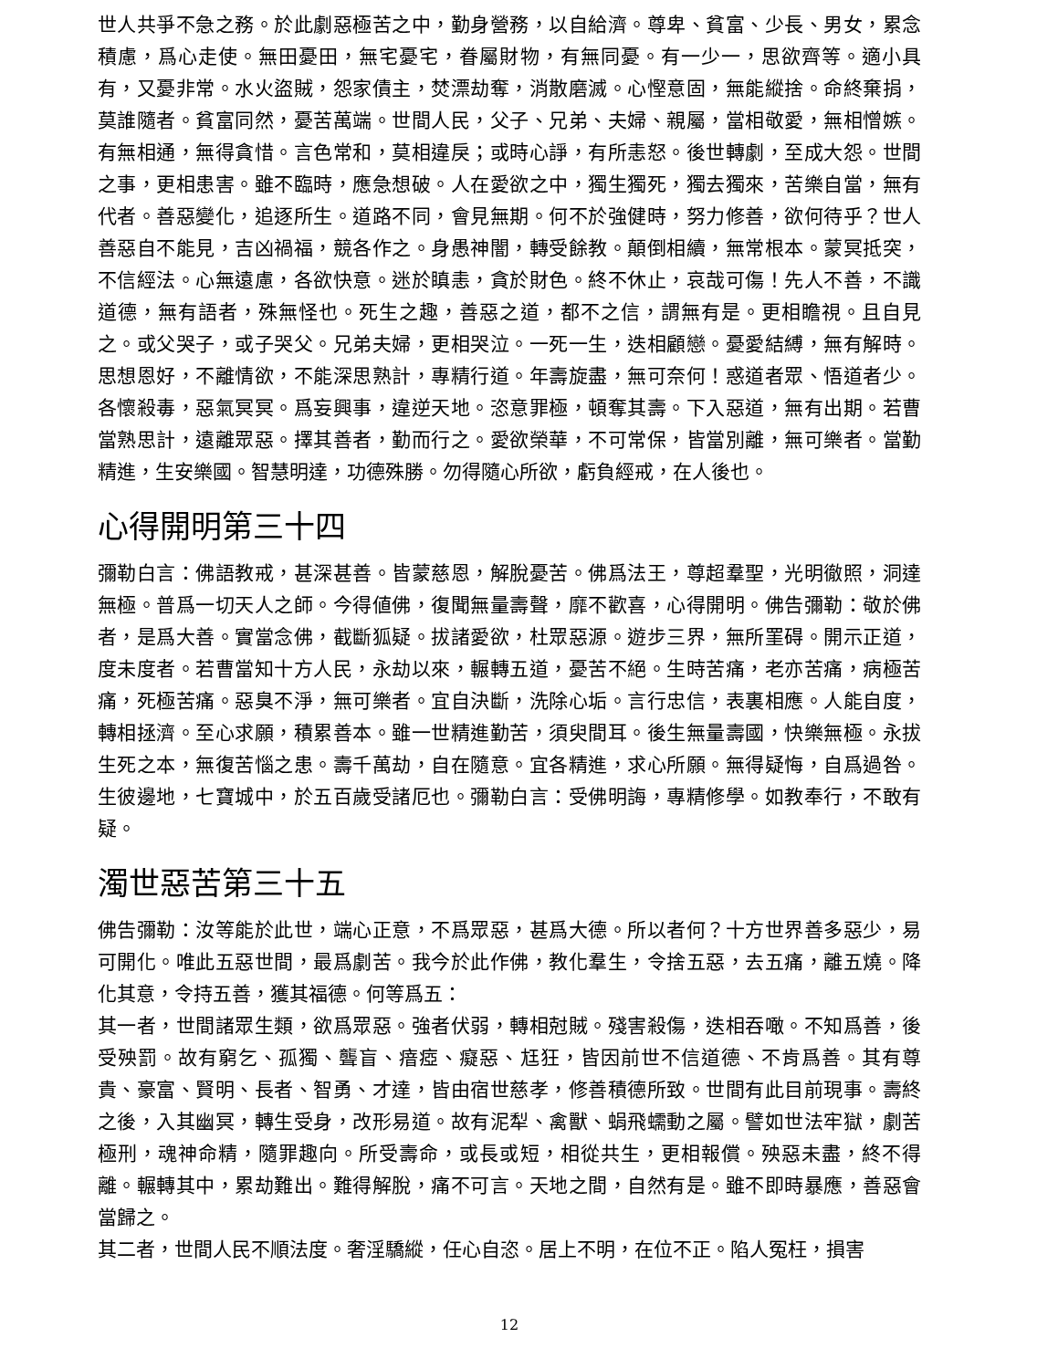世人共爭不急之務。於此劇惡極苦之中，勤身營務，以自給濟。尊卑、貧富、少長、男女，累念積慮，爲心走使。無田憂田，無宅憂宅，眷屬財物，有無同憂。有一少一，思欲齊等。適小具有，又憂非常。水火盜賊，怨家債主，焚漂劫奪，消散磨滅。心慳意固，無能縱捨。命終棄捐，莫誰隨者。貧富同然，憂苦萬端。世間人民，父子、兄弟、夫婦、親屬，當相敬愛，無相憎嫉。有無相通，無得貪惜。言色常和，莫相違戾；或時心諍，有所恚怒。後世轉劇，至成大怨。世間之事，更相患害。雖不臨時，應急想破。人在愛欲之中，獨生獨死，獨去獨來，苦樂自當，無有代者。善惡變化，追逐所生。道路不同，會見無期。何不於強健時，努力修善，欲何待乎？世人善惡自不能見，吉凶禍福，競各作之。身愚神闇，轉受餘教。顛倒相續，無常根本。蒙冥抵突，不信經法。心無遠慮，各欲快意。迷於瞋恚，貪於財色。終不休止，哀哉可傷！先人不善，不識道德，無有語者，殊無怪也。死生之趣，善惡之道，都不之信，謂無有是。更相瞻視。且自見之。或父哭子，或子哭父。兄弟夫婦，更相哭泣。一死一生，迭相顧戀。憂愛結縛，無有解時。思想恩好，不離情欲，不能深思熟計，專精行道。年壽旋盡，無可奈何！惑道者眾、悟道者少。各懷殺毒，惡氣冥冥。爲妄興事，違逆天地。恣意罪極，頓奪其壽。下入惡道，無有出期。若曹當熟思計，遠離眾惡。擇其善者，勤而行之。愛欲榮華，不可常保，皆當別離，無可樂者。當勤精進，生安樂國。智慧明達，功德殊勝。勿得隨心所欲，虧負經戒，在人後也。
心得開明第三十四
彌勒白言：佛語教戒，甚深甚善。皆蒙慈恩，解脫憂苦。佛爲法王，尊超羣聖，光明徹照，洞達無極。普爲一切天人之師。今得値佛，復聞無量壽聲，靡不歡喜，心得開明。佛告彌勒：敬於佛者，是爲大善。實當念佛，截斷狐疑。拔諸愛欲，杜眾惡源。遊步三界，無所罣碍。開示正道，度未度者。若曹當知十方人民，永劫以來，輾轉五道，憂苦不絕。生時苦痛，老亦苦痛，病極苦痛，死極苦痛。惡臭不淨，無可樂者。宜自決斷，洗除心垢。言行忠信，表裏相應。人能自度，轉相拯濟。至心求願，積累善本。雖一世精進勤苦，須臾間耳。後生無量壽國，快樂無極。永拔生死之本，無復苦惱之患。壽千萬劫，自在隨意。宜各精進，求心所願。無得疑悔，自爲過咎。生彼邊地，七寶城中，於五百歲受諸厄也。彌勒白言：受佛明誨，專精修學。如教奉行，不敢有疑。
濁世惡苦第三十五
佛告彌勒：汝等能於此世，端心正意，不爲眾惡，甚爲大德。所以者何？十方世界善多惡少，易可開化。唯此五惡世間，最爲劇苦。我今於此作佛，教化羣生，令捨五惡，去五痛，離五燒。降化其意，令持五善，獲其福德。何等爲五：
其一者，世間諸眾生類，欲爲眾惡。強者伏弱，轉相尅賊。殘害殺傷，迭相吞噉。不知爲善，後受殃罰。故有窮乞、孤獨、聾盲、瘖瘂、癡惡、尪狂，皆因前世不信道德、不肯爲善。其有尊貴、豪富、賢明、長者、智勇、才達，皆由宿世慈孝，修善積德所致。世間有此目前現事。壽終之後，入其幽冥，轉生受身，改形易道。故有泥犁、禽獸、蜎飛蠕動之屬。譬如世法牢獄，劇苦極刑，魂神命精，隨罪趣向。所受壽命，或長或短，相從共生，更相報償。殃惡未盡，終不得離。輾轉其中，累劫難出。難得解脫，痛不可言。天地之間，自然有是。雖不即時暴應，善惡會當歸之。
其二者，世間人民不順法度。奢淫驕縱，任心自恣。居上不明，在位不正。陷人冤枉，損害
12